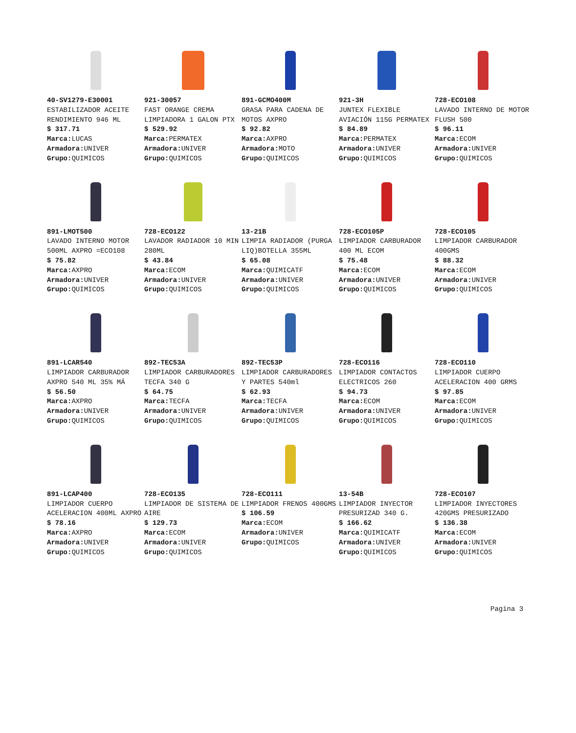40-SV1279-E30001
ESTABILIZADOR ACEITE RENDIMIENTO 946 ML
$ 317.71
Marca: LUCAS
Armadora: UNIVER
Grupo: QUIMICOS
921-30057
FAST ORANGE CREMA LIMPIADORA 1 GALON PTX
$ 529.92
Marca: PERMATEX
Armadora: UNIVER
Grupo: QUIMICOS
891-GCMO400M
GRASA PARA CADENA DE MOTOS AXPRO
$ 92.82
Marca: AXPRO
Armadora: MOTO
Grupo: QUIMICOS
921-3H
JUNTEX FLEXIBLE AVIACIÓN 115G PERMATEX
$ 84.89
Marca: PERMATEX
Armadora: UNIVER
Grupo: QUIMICOS
728-ECO108
LAVADO INTERNO DE MOTOR FLUSH 500
$ 96.11
Marca: ECOM
Armadora: UNIVER
Grupo: QUIMICOS
891-LMOT500
LAVADO INTERNO MOTOR 500ML AXPRO =ECO108
$ 75.82
Marca: AXPRO
Armadora: UNIVER
Grupo: QUIMICOS
728-ECO122
LAVADOR RADIADOR 10 MIN 280ML
$ 43.84
Marca: ECOM
Armadora: UNIVER
Grupo: QUIMICOS
13-21B
LIMPIA RADIADOR (PURGA LIQ)BOTELLA 355ML
$ 65.08
Marca: QUIMICATF
Armadora: UNIVER
Grupo: QUIMICOS
728-ECO105P
LIMPIADOR CARBURADOR 400 ML ECOM
$ 75.48
Marca: ECOM
Armadora: UNIVER
Grupo: QUIMICOS
728-ECO105
LIMPIADOR CARBURADOR 400GMS
$ 88.32
Marca: ECOM
Armadora: UNIVER
Grupo: QUIMICOS
891-LCAR540
LIMPIADOR CARBURADOR AXPRO 540 ML 35% MÁ
$ 56.50
Marca: AXPRO
Armadora: UNIVER
Grupo: QUIMICOS
892-TEC53A
LIMPIADOR CARBURADORES TECFA 340 G
$ 64.75
Marca: TECFA
Armadora: UNIVER
Grupo: QUIMICOS
892-TEC53P
LIMPIADOR CARBURADORES Y PARTES 540ml
$ 62.93
Marca: TECFA
Armadora: UNIVER
Grupo: QUIMICOS
728-ECO116
LIMPIADOR CONTACTOS ELECTRICOS 260
$ 94.73
Marca: ECOM
Armadora: UNIVER
Grupo: QUIMICOS
728-ECO110
LIMPIADOR CUERPO ACELERACION 400 GRMS
$ 97.85
Marca: ECOM
Armadora: UNIVER
Grupo: QUIMICOS
891-LCAP400
LIMPIADOR CUERPO ACELERACION 400ML AXPRO
$ 78.16
Marca: AXPRO
Armadora: UNIVER
Grupo: QUIMICOS
728-ECO135
LIMPIADOR DE SISTEMA DE AIRE
$ 129.73
Marca: ECOM
Armadora: UNIVER
Grupo: QUIMICOS
728-ECO111
LIMPIADOR FRENOS 400GMS
$ 106.59
Marca: ECOM
Armadora: UNIVER
Grupo: QUIMICOS
13-54B
LIMPIADOR INYECTOR PRESURIZAD 340 G.
$ 166.62
Marca: QUIMICATF
Armadora: UNIVER
Grupo: QUIMICOS
728-ECO107
LIMPIADOR INYECTORES 420GMS PRESURIZADO
$ 136.38
Marca: ECOM
Armadora: UNIVER
Grupo: QUIMICOS
Pagina 3